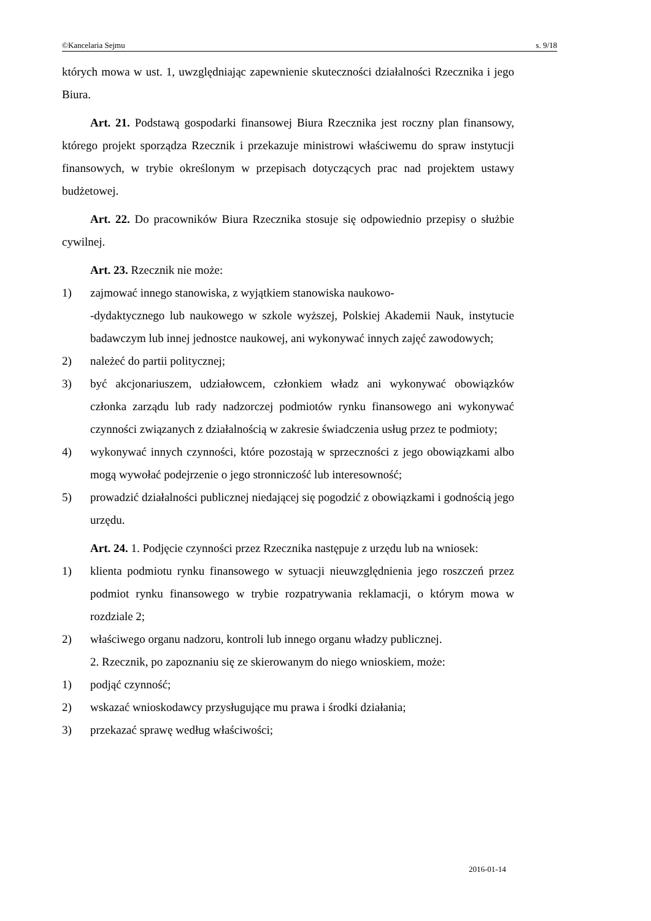©Kancelaria Sejmu s. 9/18
których mowa w ust. 1, uwzględniając zapewnienie skuteczności działalności Rzecznika i jego Biura.
Art. 21. Podstawą gospodarki finansowej Biura Rzecznika jest roczny plan finansowy, którego projekt sporządza Rzecznik i przekazuje ministrowi właściwemu do spraw instytucji finansowych, w trybie określonym w przepisach dotyczących prac nad projektem ustawy budżetowej.
Art. 22. Do pracowników Biura Rzecznika stosuje się odpowiednio przepisy o służbie cywilnej.
Art. 23. Rzecznik nie może:
1) zajmować innego stanowiska, z wyjątkiem stanowiska naukowo-
-dydaktycznego lub naukowego w szkole wyższej, Polskiej Akademii Nauk, instytucie badawczym lub innej jednostce naukowej, ani wykonywać innych zajęć zawodowych;
2) należeć do partii politycznej;
3) być akcjonariuszem, udziałowcem, członkiem władz ani wykonywać obowiązków członka zarządu lub rady nadzorczej podmiotów rynku finansowego ani wykonywać czynności związanych z działalnością w zakresie świadczenia usług przez te podmioty;
4) wykonywać innych czynności, które pozostają w sprzeczności z jego obowiązkami albo mogą wywołać podejrzenie o jego stronniczość lub interesowność;
5) prowadzić działalności publicznej niedającej się pogodzić z obowiązkami i godnością jego urzędu.
Art. 24. 1. Podjęcie czynności przez Rzecznika następuje z urzędu lub na wniosek:
1) klienta podmiotu rynku finansowego w sytuacji nieuwzględnienia jego roszczeń przez podmiot rynku finansowego w trybie rozpatrywania reklamacji, o którym mowa w rozdziale 2;
2) właściwego organu nadzoru, kontroli lub innego organu władzy publicznej.
2. Rzecznik, po zapoznaniu się ze skierowanym do niego wnioskiem, może:
1) podjąć czynność;
2) wskazać wnioskodawcy przysługujące mu prawa i środki działania;
3) przekazać sprawę według właściwości;
2016-01-14